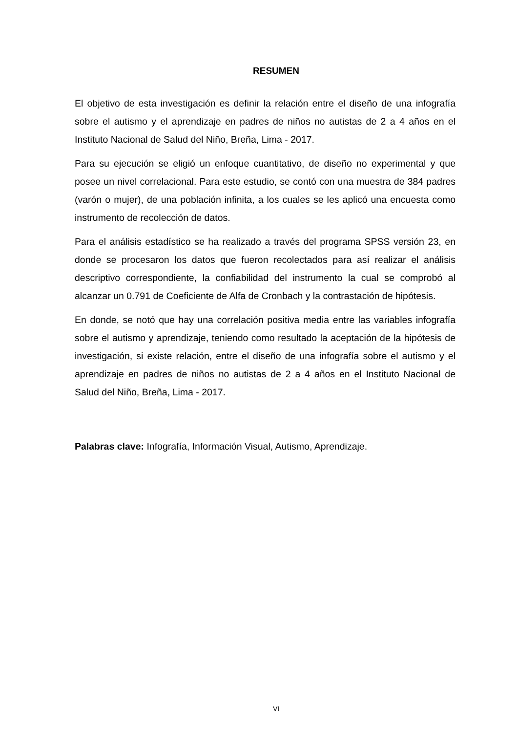RESUMEN
El objetivo de esta investigación es definir la relación entre el diseño de una infografía sobre el autismo y el aprendizaje en padres de niños no autistas de 2 a 4 años en el Instituto Nacional de Salud del Niño, Breña, Lima - 2017.
Para su ejecución se eligió un enfoque cuantitativo, de diseño no experimental y que posee un nivel correlacional. Para este estudio, se contó con una muestra de 384 padres (varón o mujer), de una población infinita, a los cuales se les aplicó una encuesta como instrumento de recolección de datos.
Para el análisis estadístico se ha realizado a través del programa SPSS versión 23, en donde se procesaron los datos que fueron recolectados para así realizar el análisis descriptivo correspondiente, la confiabilidad del instrumento la cual se comprobó al alcanzar un 0.791 de Coeficiente de Alfa de Cronbach y la contrastación de hipótesis.
En donde, se notó que hay una correlación positiva media entre las variables infografía sobre el autismo y aprendizaje, teniendo como resultado la aceptación de la hipótesis de investigación, si existe relación, entre el diseño de una infografía sobre el autismo y el aprendizaje en padres de niños no autistas de 2 a 4 años en el Instituto Nacional de Salud del Niño, Breña, Lima - 2017.
Palabras clave: Infografía, Información Visual, Autismo, Aprendizaje.
VI